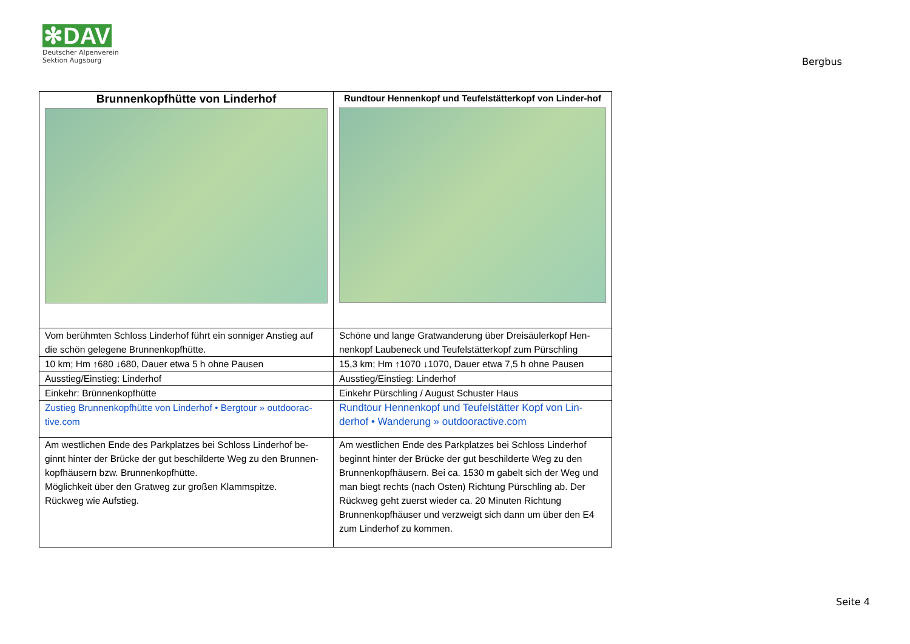✻DAV
Deutscher Alpenverein
Sektion Augsburg
Bergbus
| Brunnenkopfhütte von Linderhof | Rundtour Hennenkopf und Teufelstätterkopf von Linder-hof |
| Vom berühmten Schloss Linderhof führt ein sonniger Anstieg auf die schön gelegene Brunnenkopfhütte. | Schöne und lange Gratwanderung über Dreisäulerkopf Hen-nenkopf Laubeneck und Teufelstätterkopf zum Pürschling |
| 10 km; Hm ↑680 ↓680, Dauer etwa 5 h ohne Pausen | 15,3 km; Hm ↑1070 ↓1070, Dauer etwa 7,5 h ohne Pausen |
| Ausstieg/Einstieg: Linderhof | Ausstieg/Einstieg: Linderhof |
| Einkehr: Brünnenkopfhütte | Einkehr Pürschling / August Schuster Haus |
| Zustieg Brunnenkopfhütte von Linderhof • Bergtour » outdoorac-tive.com | Rundtour Hennenkopf und Teufelstätter Kopf von Lin-derhof • Wanderung » outdooractive.com |
| Am westlichen Ende des Parkplatzes bei Schloss Linderhof be-ginnt hinter der Brücke der gut beschilderte Weg zu den Brunnen-kopfhäusern bzw. Brunnenkopfhütte. Möglichkeit über den Gratweg zur großen Klammspitze. Rückweg wie Aufstieg. | Am westlichen Ende des Parkplatzes bei Schloss Linderhof beginnt hinter der Brücke der gut beschilderte Weg zu den Brunnenkopfhäusern. Bei ca. 1530 m gabelt sich der Weg und man biegt rechts (nach Osten) Richtung Pürschling ab. Der Rückweg geht zuerst wieder ca. 20 Minuten Richtung Brunnenkopfhäuser und verzweigt sich dann um über den E4 zum Linderhof zu kommen. |
Seite 4